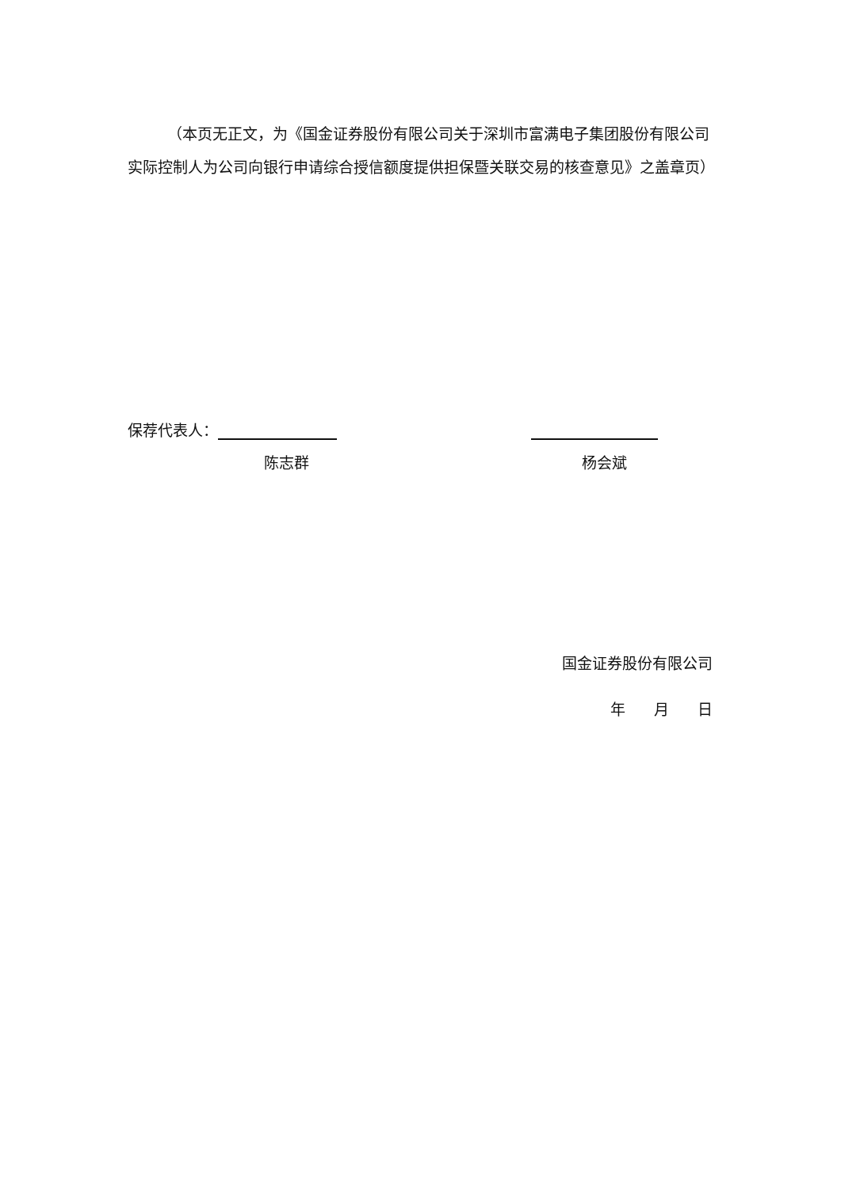（本页无正文，为《国金证券股份有限公司关于深圳市富满电子集团股份有限公司实际控制人为公司向银行申请综合授信额度提供担保暨关联交易的核查意见》之盖章页）
保荐代表人：
陈志群 杨会斌
国金证券股份有限公司
年 月 日